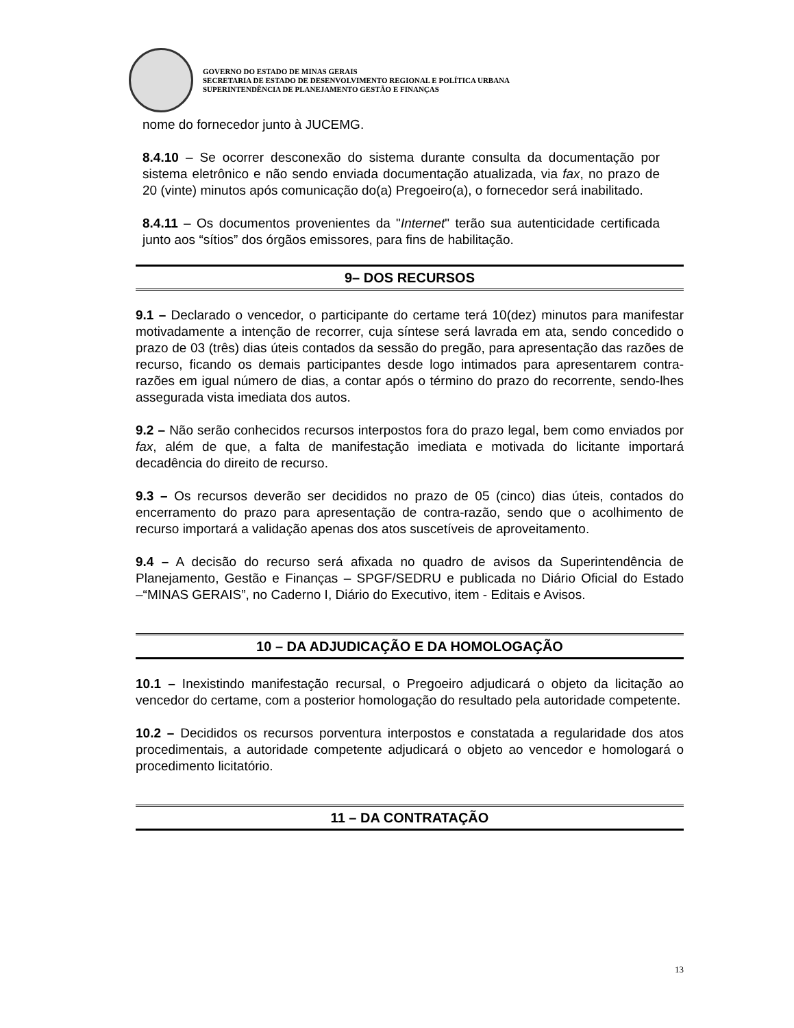GOVERNO DO ESTADO DE MINAS GERAIS
SECRETARIA DE ESTADO DE DESENVOLVIMENTO REGIONAL E POLÍTICA URBANA
SUPERINTENDÊNCIA DE PLANEJAMENTO GESTÃO E FINANÇAS
nome do fornecedor junto à JUCEMG.
8.4.10 – Se ocorrer desconexão do sistema durante consulta da documentação por sistema eletrônico e não sendo enviada documentação atualizada, via fax, no prazo de 20 (vinte) minutos após comunicação do(a) Pregoeiro(a), o fornecedor será inabilitado.
8.4.11 – Os documentos provenientes da "Internet" terão sua autenticidade certificada junto aos “sítios” dos órgãos emissores, para fins de habilitação.
9– DOS RECURSOS
9.1 – Declarado o vencedor, o participante do certame terá 10(dez) minutos para manifestar motivadamente a intenção de recorrer, cuja síntese será lavrada em ata, sendo concedido o prazo de 03 (três) dias úteis contados da sessão do pregão, para apresentação das razões de recurso, ficando os demais participantes desde logo intimados para apresentarem contra-razões em igual número de dias, a contar após o término do prazo do recorrente, sendo-lhes assegurada vista imediata dos autos.
9.2 – Não serão conhecidos recursos interpostos fora do prazo legal, bem como enviados por fax, além de que, a falta de manifestação imediata e motivada do licitante importará decadência do direito de recurso.
9.3 – Os recursos deverão ser decididos no prazo de 05 (cinco) dias úteis, contados do encerramento do prazo para apresentação de contra-razão, sendo que o acolhimento de recurso importará a validação apenas dos atos suscetíveis de aproveitamento.
9.4 – A decisão do recurso será afixada no quadro de avisos da Superintendência de Planejamento, Gestão e Finanças – SPGF/SEDRU e publicada no Diário Oficial do Estado –“MINAS GERAIS”, no Caderno I, Diário do Executivo, item - Editais e Avisos.
10 – DA ADJUDICAÇÃO E DA HOMOLOGAÇÃO
10.1 – Inexistindo manifestação recursal, o Pregoeiro adjudicará o objeto da licitação ao vencedor do certame, com a posterior homologação do resultado pela autoridade competente.
10.2 – Decididos os recursos porventura interpostos e constatada a regularidade dos atos procedimentais, a autoridade competente adjudicará o objeto ao vencedor e homologará o procedimento licitatório.
11 – DA CONTRATAÇÃO
13